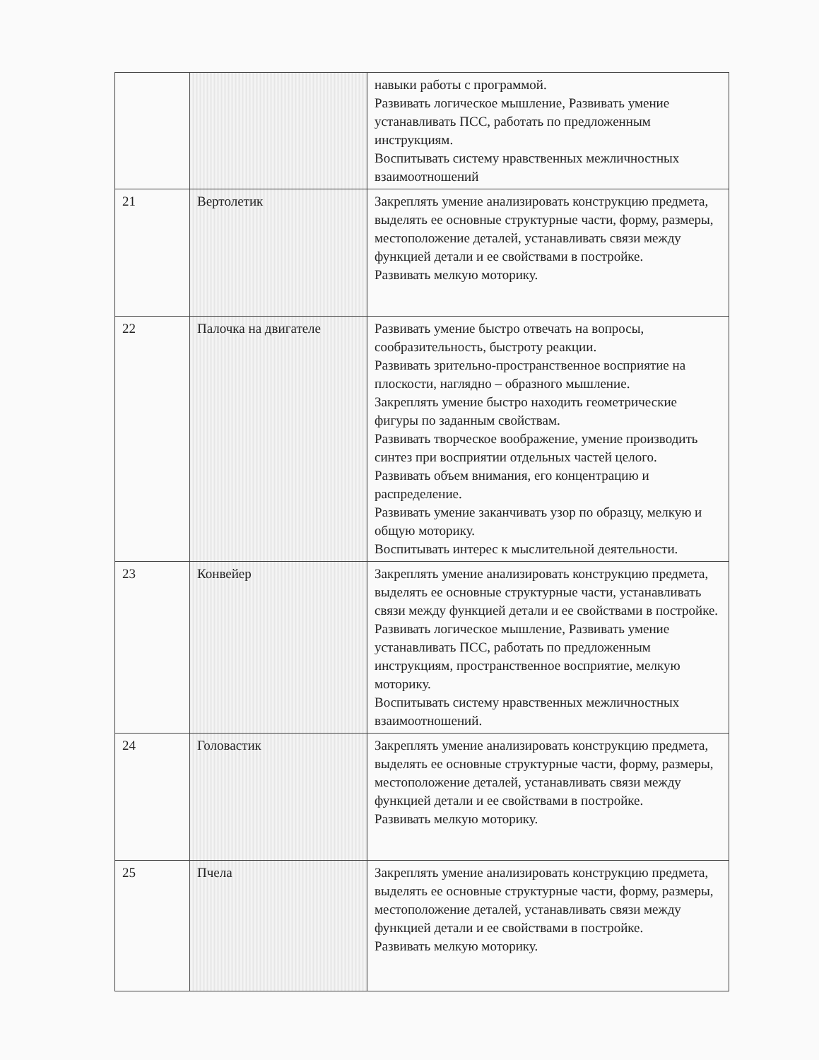| | | навыки работы с программой. Развивать логическое мышление, Развивать умение устанавливать ПСС, работать по предложенным инструкциям. Воспитывать систему нравственных межличностных взаимоотношений |
| 21 | Вертолетик | Закреплять умение анализировать конструкцию предмета, выделять ее основные структурные части, форму, размеры, местоположение деталей, устанавливать связи между функцией детали и ее свойствами в постройке. Развивать мелкую моторику. |
| 22 | Палочка на двигателе | Развивать умение быстро отвечать на вопросы, сообразительность, быстроту реакции. Развивать зрительно-пространственное восприятие на плоскости, наглядно – образного мышление. Закреплять умение быстро находить геометрические фигуры по заданным свойствам. Развивать творческое воображение, умение производить синтез при восприятии отдельных частей целого. Развивать объем внимания, его концентрацию и распределение. Развивать умение заканчивать узор по образцу, мелкую и общую моторику. Воспитывать интерес к мыслительной деятельности. |
| 23 | Конвейер | Закреплять умение анализировать конструкцию предмета, выделять ее основные структурные части, устанавливать связи между функцией детали и ее свойствами в постройке. Развивать логическое мышление, Развивать умение устанавливать ПСС, работать по предложенным инструкциям, пространственное восприятие, мелкую моторику. Воспитывать систему нравственных межличностных взаимоотношений. |
| 24 | Головастик | Закреплять умение анализировать конструкцию предмета, выделять ее основные структурные части, форму, размеры, местоположение деталей, устанавливать связи между функцией детали и ее свойствами в постройке. Развивать мелкую моторику. |
| 25 | Пчела | Закреплять умение анализировать конструкцию предмета, выделять ее основные структурные части, форму, размеры, местоположение деталей, устанавливать связи между функцией детали и ее свойствами в постройке. Развивать мелкую моторику. |